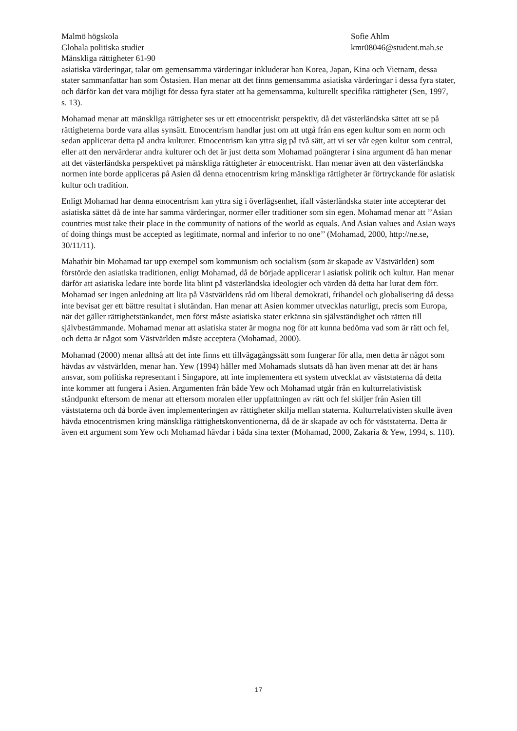Malmö högskola
Globala politiska studier
Mänskliga rättigheter 61-90
Sofie Ahlm
kmr08046@student.mah.se
asiatiska värderingar, talar om gemensamma värderingar inkluderar han Korea, Japan, Kina och Vietnam, dessa stater sammanfattar han som Östasien. Han menar att det finns gemensamma asiatiska värderingar i dessa fyra stater, och därför kan det vara möjligt för dessa fyra stater att ha gemensamma, kulturellt specifika rättigheter (Sen, 1997, s. 13).
Mohamad menar att mänskliga rättigheter ses ur ett etnocentriskt perspektiv, då det västerländska sättet att se på rättigheterna borde vara allas synsätt. Etnocentrism handlar just om att utgå från ens egen kultur som en norm och sedan applicerar detta på andra kulturer. Etnocentrism kan yttra sig på två sätt, att vi ser vår egen kultur som central, eller att den nervärderar andra kulturer och det är just detta som Mohamad poängterar i sina argument då han menar att det västerländska perspektivet på mänskliga rättigheter är etnocentriskt. Han menar även att den västerländska normen inte borde appliceras på Asien då denna etnocentrism kring mänskliga rättigheter är förtryckande för asiatisk kultur och tradition.
Enligt Mohamad har denna etnocentrism kan yttra sig i överlägsenhet, ifall västerländska stater inte accepterar det asiatiska sättet då de inte har samma värderingar, normer eller traditioner som sin egen. Mohamad menar att ’’Asian countries must take their place in the community of nations of the world as equals. And Asian values and Asian ways of doing things must be accepted as legitimate, normal and inferior to no one’’ (Mohamad, 2000, http://ne.se, 30/11/11).
Mahathir bin Mohamad tar upp exempel som kommunism och socialism (som är skapade av Västvärlden) som förstörde den asiatiska traditionen, enligt Mohamad, då de började applicerar i asiatisk politik och kultur. Han menar därför att asiatiska ledare inte borde lita blint på västerländska ideologier och värden då detta har lurat dem förr. Mohamad ser ingen anledning att lita på Västvärldens råd om liberal demokrati, frihandel och globalisering då dessa inte bevisat ger ett bättre resultat i slutändan. Han menar att Asien kommer utvecklas naturligt, precis som Europa, när det gäller rättighetstänkandet, men först måste asiatiska stater erkänna sin självständighet och rätten till självbestämmande. Mohamad menar att asiatiska stater är mogna nog för att kunna bedöma vad som är rätt och fel, och detta är något som Västvärlden måste acceptera (Mohamad, 2000).
Mohamad (2000) menar alltså att det inte finns ett tillvägagångssätt som fungerar för alla, men detta är något som hävdas av västvärlden, menar han. Yew (1994) håller med Mohamads slutsats då han även menar att det är hans ansvar, som politiska representant i Singapore, att inte implementera ett system utvecklat av väststaterna då detta inte kommer att fungera i Asien. Argumenten från både Yew och Mohamad utgår från en kulturrelativistisk ståndpunkt eftersom de menar att eftersom moralen eller uppfattningen av rätt och fel skiljer från Asien till väststaterna och då borde även implementeringen av rättigheter skilja mellan staterna. Kulturrelativisten skulle även hävda etnocentrismen kring mänskliga rättighetskonventionerna, då de är skapade av och för väststaterna. Detta är även ett argument som Yew och Mohamad hävdar i båda sina texter (Mohamad, 2000, Zakaria & Yew, 1994, s. 110).
17